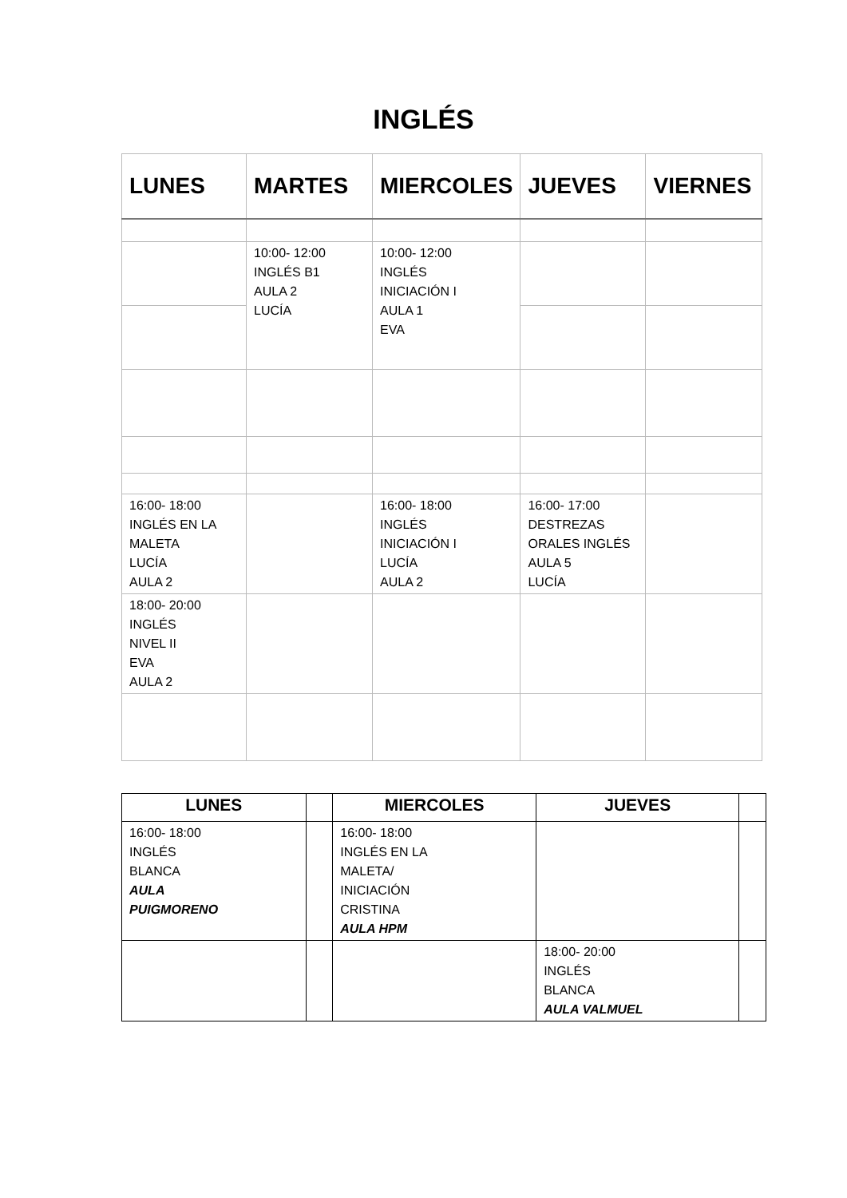INGLÉS
| LUNES | MARTES | MIERCOLES | JUEVES | VIERNES |
| --- | --- | --- | --- | --- |
| | 10:00- 12:00 INGLÉS B1 AULA 2 LUCÍA | 10:00- 12:00 INGLÉS INICIACIÓN I AULA 1 EVA | | |
| 16:00- 18:00 INGLÉS EN LA MALETA LUCÍA AULA 2 | | 16:00- 18:00 INGLÉS INICIACIÓN I LUCÍA AULA 2 | 16:00- 17:00 DESTREZAS ORALES INGLÉS AULA 5 LUCÍA | |
| 18:00- 20:00 INGLÉS NIVEL II EVA AULA 2 | | | | |
| LUNES | | MIERCOLES | JUEVES | |
| --- | --- | --- | --- | --- |
| 16:00- 18:00 INGLÉS BLANCA AULA PUIGMORENO | | 16:00- 18:00 INGLÉS EN LA MALETA/ INICIACIÓN CRISTINA AULA HPM | | |
| | | | 18:00- 20:00 INGLÉS BLANCA AULA VALMUEL | |